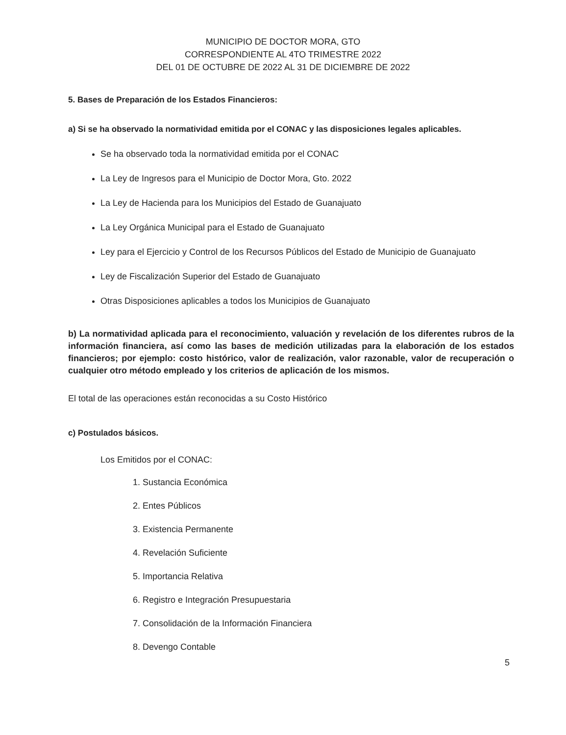MUNICIPIO DE DOCTOR MORA, GTO
CORRESPONDIENTE AL 4TO TRIMESTRE 2022
DEL 01 DE OCTUBRE DE 2022 AL 31 DE DICIEMBRE DE 2022
5. Bases de Preparación de los Estados Financieros:
a) Si se ha observado la normatividad emitida por el CONAC y las disposiciones legales aplicables.
Se ha observado toda la normatividad emitida por el CONAC
La Ley de Ingresos para el Municipio de Doctor Mora, Gto. 2022
La Ley de Hacienda para los Municipios del Estado de Guanajuato
La Ley Orgánica Municipal para el Estado de Guanajuato
Ley para el Ejercicio y Control de los Recursos Públicos del Estado de Municipio de Guanajuato
Ley de Fiscalización Superior del Estado de Guanajuato
Otras Disposiciones aplicables a todos los Municipios de Guanajuato
b) La normatividad aplicada para el reconocimiento, valuación y revelación de los diferentes rubros de la información financiera, así como las bases de medición utilizadas para la elaboración de los estados financieros; por ejemplo: costo histórico, valor de realización, valor razonable, valor de recuperación o cualquier otro método empleado y los criterios de aplicación de los mismos.
El total de las operaciones están reconocidas a su Costo Histórico
c) Postulados básicos.
Los Emitidos por el CONAC:
1. Sustancia Económica
2. Entes Públicos
3. Existencia Permanente
4. Revelación Suficiente
5. Importancia Relativa
6. Registro e Integración Presupuestaria
7. Consolidación de la Información Financiera
8. Devengo Contable
5